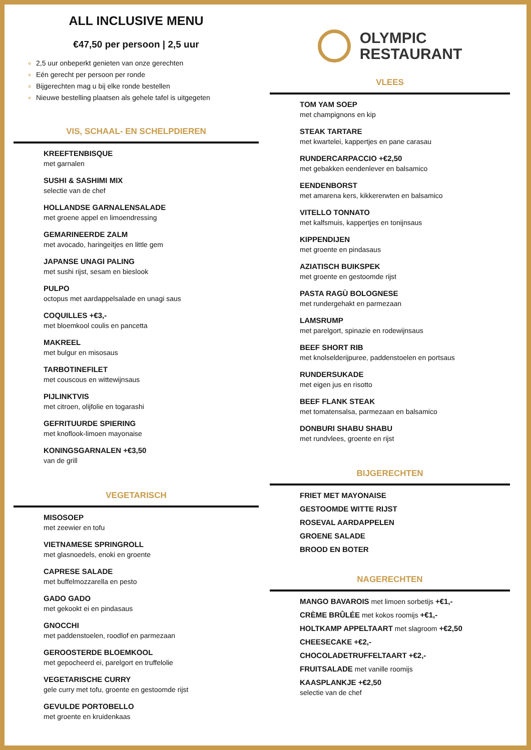ALL INCLUSIVE MENU
€47,50 per persoon | 2,5 uur
2,5 uur onbeperkt genieten van onze gerechten
Eén gerecht per persoon per ronde
Bijgerechten mag u bij elke ronde bestellen
Nieuwe bestelling plaatsen als gehele tafel is uitgegeten
VIS, SCHAAL- EN SCHELPDIEREN
KREEFTENBISQUE
met garnalen
SUSHI & SASHIMI MIX
selectie van de chef
HOLLANDSE GARNALENSALADE
met groene appel en limoendressing
GEMARINEERDE ZALM
met avocado, haringeitjes en little gem
JAPANSE UNAGI PALING
met sushi rijst, sesam en bieslook
PULPO
octopus met aardappelsalade en unagi saus
COQUILLES +€3,-
met bloemkool coulis en pancetta
MAKREEL
met bulgur en misosaus
TARBOTINEFILET
met couscous en wittewijnsaus
PIJLINKTVIS
met citroen, olijfolie en togarashi
GEFRITUURDE SPIERING
met knoflook-limoen mayonaise
KONINGSGARNALEN +€3,50
van de grill
VEGETARISCH
MISOSOEP
met zeewier en tofu
VIETNAMESE SPRINGROLL
met glasnoedels, enoki en groente
CAPRESE SALADE
met buffelmozzarella en pesto
GADO GADO
met gekookt ei en pindasaus
GNOCCHI
met paddenstoelen, roodlof en parmezaan
GEROOSTERDE BLOEMKOOL
met gepocheerd ei, parelgort en truffelolie
VEGETARISCHE CURRY
gele curry met tofu, groente en gestoomde rijst
GEVULDE PORTOBELLO
met groente en kruidenkaas
OLYMPIC
RESTAURANT
VLEES
TOM YAM SOEP
met champignons en kip
STEAK TARTARE
met kwartelei, kappertjes en pane carasau
RUNDERCARPACCIO +€2,50
met gebakken eendenlever en balsamico
EENDENBORST
met amarena kers, kikkererwten en balsamico
VITELLO TONNATO
met kalfsmuis, kappertjes en tonijnsaus
KIPPENDIJEN
met groente en pindasaus
AZIATISCH BUIKSPEK
met groente en gestoomde rijst
PASTA RAGÙ BOLOGNESE
met rundergehakt en parmezaan
LAMSRUMP
met parelgort, spinazie en rodewijnsaus
BEEF SHORT RIB
met knolselderijpuree, paddenstoelen en portsaus
RUNDERSUKADE
met eigen jus en risotto
BEEF FLANK STEAK
met tomatensalsa, parmezaan en balsamico
DONBURI SHABU SHABU
met rundvlees, groente en rijst
BIJGERECHTEN
FRIET MET MAYONAISE
GESTOOMDE WITTE RIJST
ROSEVAL AARDAPPELEN
GROENE SALADE
BROOD EN BOTER
NAGERECHTEN
MANGO BAVAROIS met limoen sorbetijs +€1,-
CRÈME BRÛLÉE met kokos roomijs +€1,-
HOLTKAMP APPELTAART met slagroom +€2,50
CHEESECAKE +€2,-
CHOCOLADETRUFFELTAART +€2,-
FRUITSALADE met vanille roomijs
KAASPLANKJE +€2,50
selectie van de chef